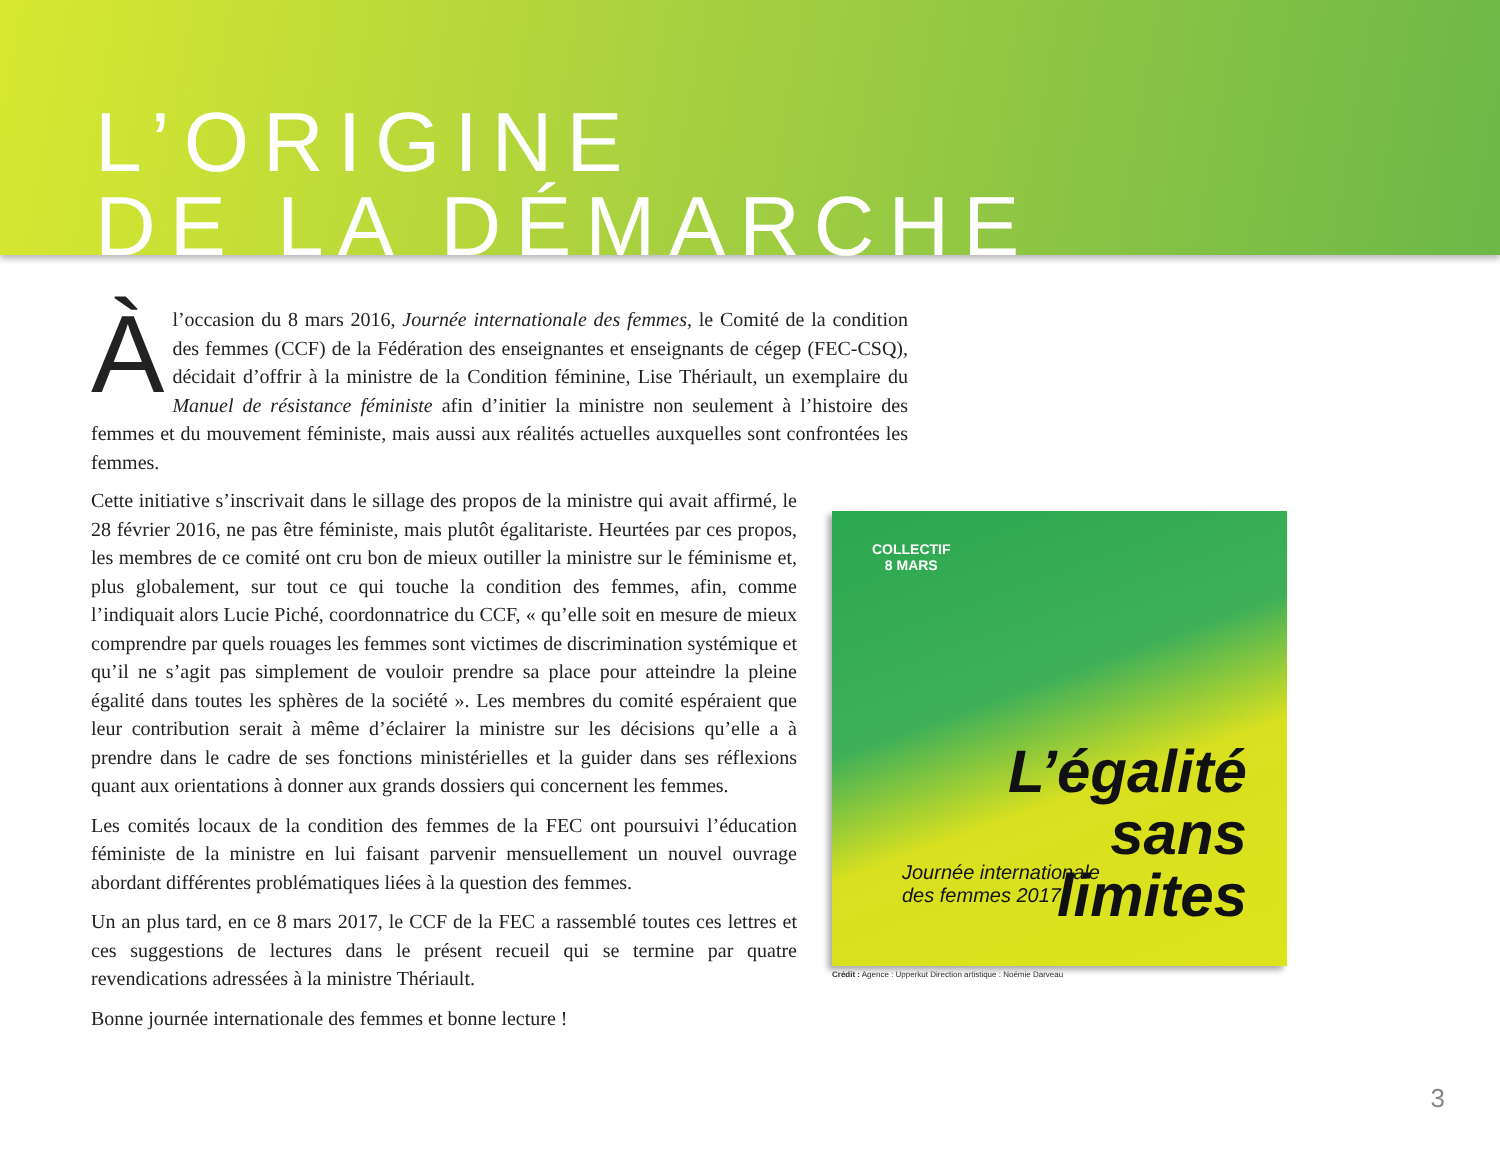L’ORIGINE
DE LA DÉMARCHE
Àl’occasion du 8 mars 2016, Journée internationale des femmes, le Comité de la condition des femmes (CCF) de la Fédération des enseignantes et enseignants de cégep (FEC-CSQ), décidait d’offrir à la ministre de la Condition féminine, Lise Thériault, un exemplaire du Manuel de résistance féministe afin d’initier la ministre non seulement à l’histoire des femmes et du mouvement féministe, mais aussi aux réalités actuelles auxquelles sont confrontées les femmes.
Cette initiative s’inscrivait dans le sillage des propos de la ministre qui avait affirmé, le 28 février 2016, ne pas être féministe, mais plutôt égalitariste. Heurtées par ces propos, les membres de ce comité ont cru bon de mieux outiller la ministre sur le féminisme et, plus globalement, sur tout ce qui touche la condition des femmes, afin, comme l’indiquait alors Lucie Piché, coordonnatrice du CCF, « qu’elle soit en mesure de mieux comprendre par quels rouages les femmes sont victimes de discrimination systémique et qu’il ne s’agit pas simplement de vouloir prendre sa place pour atteindre la pleine égalité dans toutes les sphères de la société ». Les membres du comité espéraient que leur contribution serait à même d’éclairer la ministre sur les décisions qu’elle a à prendre dans le cadre de ses fonctions ministérielles et la guider dans ses réflexions quant aux orientations à donner aux grands dossiers qui concernent les femmes.
Les comités locaux de la condition des femmes de la FEC ont poursuivi l’éducation féministe de la ministre en lui faisant parvenir mensuellement un nouvel ouvrage abordant différentes problématiques liées à la question des femmes.
Un an plus tard, en ce 8 mars 2017, le CCF de la FEC a rassemblé toutes ces lettres et ces suggestions de lectures dans le présent recueil qui se termine par quatre revendications adressées à la ministre Thériault.
Bonne journée internationale des femmes et bonne lecture !
COLLECTIF
8 MARS
L’égalité
sans
limites
Journée internationale
des femmes 2017
Crédit : Agence : Upperkut Direction artistique : Noémie Darveau
3